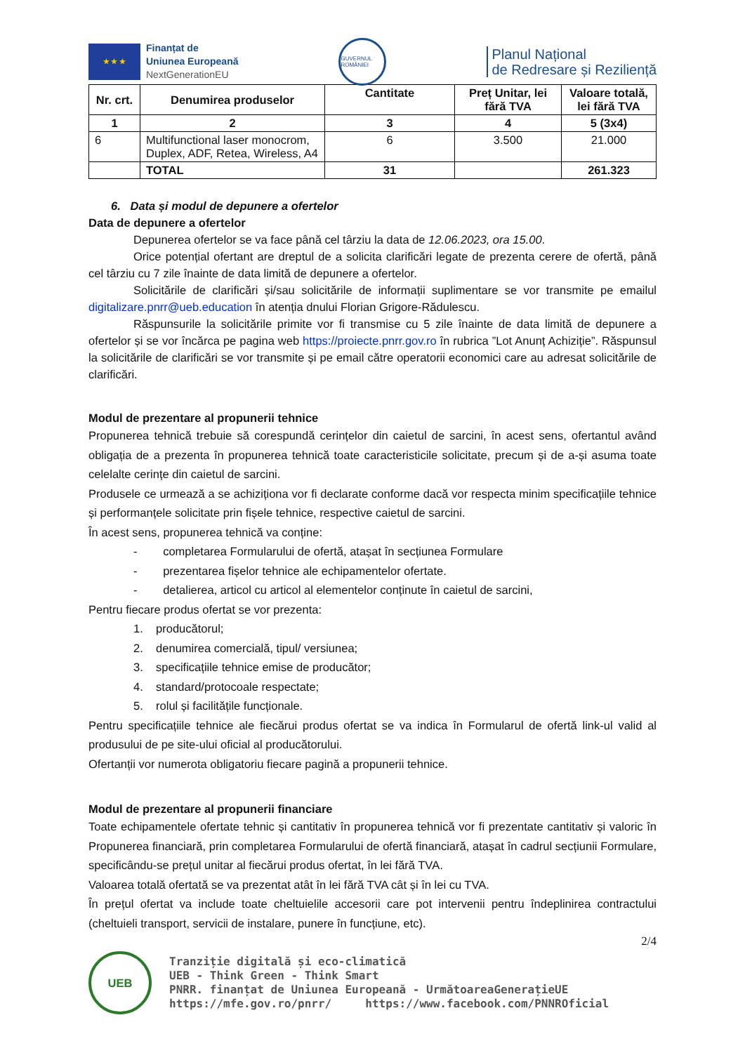★ ★ ★
Finanțat de
Uniunea Europeană
NextGenerationEU
GUVERNUL ROMÂNIEI
Planul Național
de Redresare și Reziliență
| Nr. crt. | Denumirea produselor | Cantitate | Preț Unitar, lei fără TVA | Valoare totală, lei fără TVA |
| --- | --- | --- | --- | --- |
| 1 | 2 | 3 | 4 | 5 (3x4) |
| 6 | Multifunctional laser monocrom, Duplex, ADF, Retea, Wireless, A4 | 6 | 3.500 | 21.000 |
| | TOTAL | 31 | | 261.323 |
6. Data și modul de depunere a ofertelor
Data de depunere a ofertelor
Depunerea ofertelor se va face până cel târziu la data de 12.06.2023, ora 15.00.
Orice potențial ofertant are dreptul de a solicita clarificări legate de prezenta cerere de ofertă, până cel târziu cu 7 zile înainte de data limită de depunere a ofertelor.
Solicitările de clarificări și/sau solicitările de informații suplimentare se vor transmite pe emailul digitalizare.pnrr@ueb.education în atenția dnului Florian Grigore-Rădulescu.
Răspunsurile la solicitările primite vor fi transmise cu 5 zile înainte de data limită de depunere a ofertelor și se vor încărca pe pagina web https://proiecte.pnrr.gov.ro în rubrica ”Lot Anunț Achiziție”. Răspunsul la solicitările de clarificări se vor transmite și pe email către operatorii economici care au adresat solicitările de clarificări.
Modul de prezentare al propunerii tehnice
Propunerea tehnică trebuie să corespundă cerințelor din caietul de sarcini, în acest sens, ofertantul având obligația de a prezenta în propunerea tehnică toate caracteristicile solicitate, precum și de a-și asuma toate celelalte cerințe din caietul de sarcini.
Produsele ce urmează a se achiziționa vor fi declarate conforme dacă vor respecta minim specificațiile tehnice și performanțele solicitate prin fișele tehnice, respective caietul de sarcini.
În acest sens, propunerea tehnică va conține:
- completarea Formularului de ofertă, atașat în secțiunea Formulare
- prezentarea fișelor tehnice ale echipamentelor ofertate.
- detalierea, articol cu articol al elementelor conținute în caietul de sarcini,
Pentru fiecare produs ofertat se vor prezenta:
1. producătorul;
2. denumirea comercială, tipul/ versiunea;
3. specificațiile tehnice emise de producător;
4. standard/protocoale respectate;
5. rolul și facilitățile funcționale.
Pentru specificațiile tehnice ale fiecărui produs ofertat se va indica în Formularul de ofertă link-ul valid al produsului de pe site-ului oficial al producătorului.
Ofertanții vor numerota obligatoriu fiecare pagină a propunerii tehnice.
Modul de prezentare al propunerii financiare
Toate echipamentele ofertate tehnic și cantitativ în propunerea tehnică vor fi prezentate cantitativ și valoric în Propunerea financiară, prin completarea Formularului de ofertă financiară, atașat în cadrul secțiunii Formulare, specificându-se prețul unitar al fiecărui produs ofertat, în lei fără TVA.
Valoarea totală ofertată se va prezentat atât în lei fără TVA cât și în lei cu TVA.
În prețul ofertat va include toate cheltuielile accesorii care pot intervenii pentru îndeplinirea contractului (cheltuieli transport, servicii de instalare, punere în funcțiune, etc).
2/4
UEB
Tranziție digitală și eco-climatică
UEB - Think Green - Think Smart
PNRR. finanțat de Uniunea Europeană - UrmătoareaGenerațieUE
https://mfe.gov.ro/pnrr/ https://www.facebook.com/PNNROficial